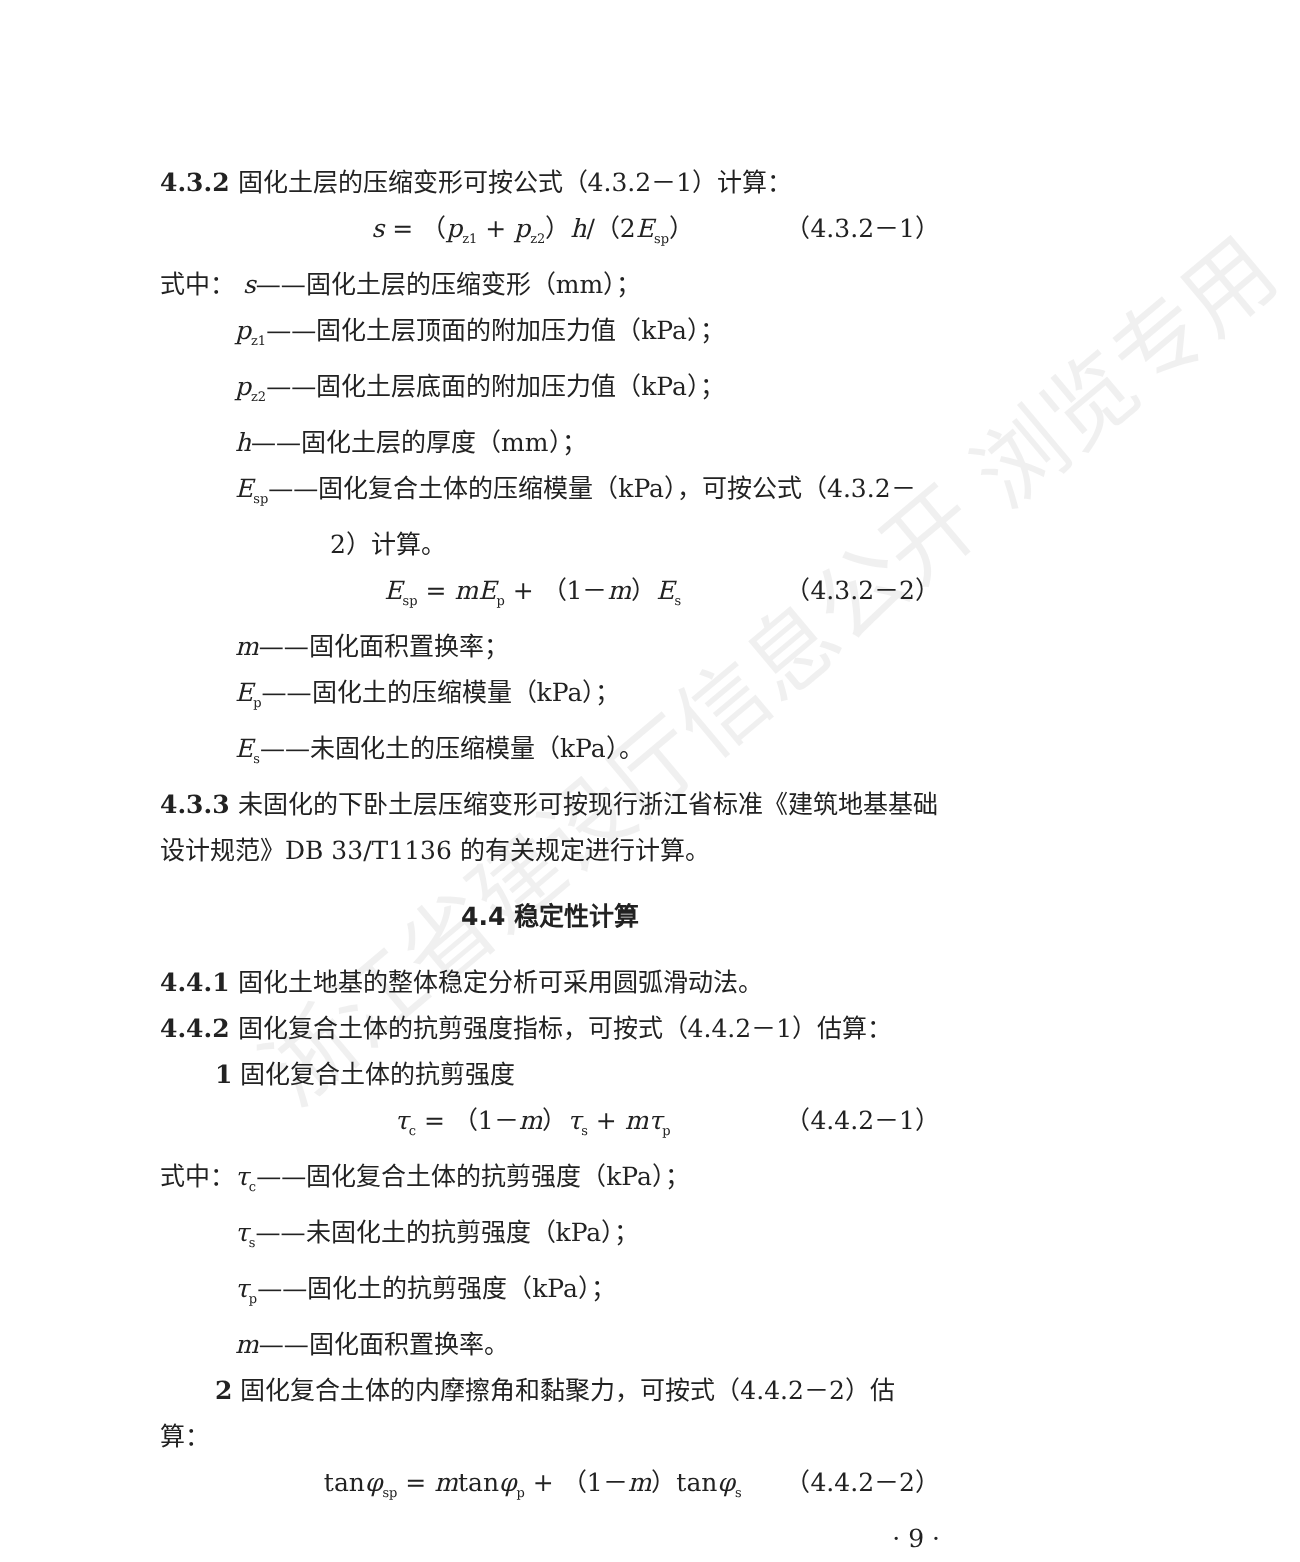浙江省建设厅信息公开 浏览专用
4.3.2 固化土层的压缩变形可按公式（4.3.2－1）计算：
s = （p<sub>z1</sub> + p<sub>z2</sub>）h/（2E<sub>sp</sub>） （4.3.2－1）
式中： s——固化土层的压缩变形（mm）；
p<sub>z1</sub>——固化土层顶面的附加压力值（kPa）；
p<sub>z2</sub>——固化土层底面的附加压力值（kPa）；
h——固化土层的厚度（mm）；
E<sub>sp</sub>——固化复合土体的压缩模量（kPa），可按公式（4.3.2－2）计算。
E<sub>sp</sub> = mE<sub>p</sub> + （1－m）E<sub>s</sub> （4.3.2－2）
m——固化面积置换率；
E<sub>p</sub>——固化土的压缩模量（kPa）；
E<sub>s</sub>——未固化土的压缩模量（kPa）。
4.3.3 未固化的下卧土层压缩变形可按现行浙江省标准《建筑地基基础设计规范》DB 33/T1136 的有关规定进行计算。
4.4 稳定性计算
4.4.1 固化土地基的整体稳定分析可采用圆弧滑动法。
4.4.2 固化复合土体的抗剪强度指标，可按式（4.4.2－1）估算：
1 固化复合土体的抗剪强度
τ<sub>c</sub> = （1－m）τ<sub>s</sub> + mτ<sub>p</sub> （4.4.2－1）
式中：τ<sub>c</sub>——固化复合土体的抗剪强度（kPa）；
τ<sub>s</sub>——未固化土的抗剪强度（kPa）；
τ<sub>p</sub>——固化土的抗剪强度（kPa）；
m——固化面积置换率。
2 固化复合土体的内摩擦角和黏聚力，可按式（4.4.2－2）估算：
tanφ<sub>sp</sub> = mtanφ<sub>p</sub> + （1－m）tanφ<sub>s</sub> （4.4.2－2）
· 9 ·